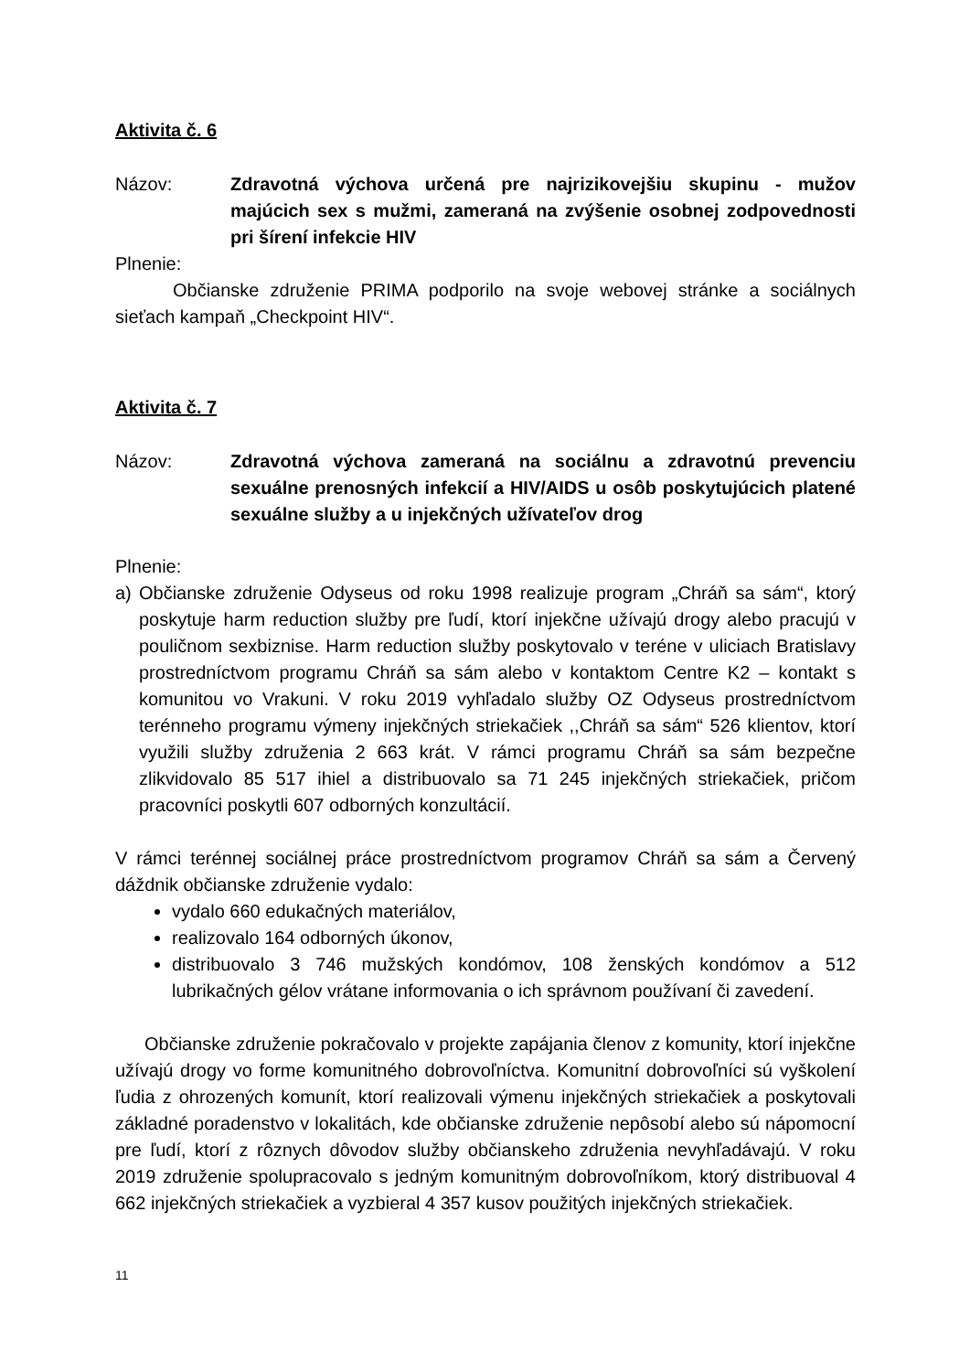Aktivita č. 6
Názov: Zdravotná výchova určená pre najrizikovejšiu skupinu - mužov majúcich sex s mužmi, zameraná na zvýšenie osobnej zodpovednosti pri šírení infekcie HIV
Plnenie:
Občianske združenie PRIMA podporilo na svoje webovej stránke a sociálnych sieťach kampaň „Checkpoint HIV“.
Aktivita č. 7
Názov: Zdravotná výchova zameraná na sociálnu a zdravotnú prevenciu sexuálne prenosných infekcií a HIV/AIDS u osôb poskytujúcich platené sexuálne služby a u injekčných užívateľov drog
Plnenie:
a) Občianske združenie Odyseus od roku 1998 realizuje program „Chráň sa sám“, ktorý poskytuje harm reduction služby pre ľudí, ktorí injekčne užívajú drogy alebo pracujú v pouličnom sexbiznise. Harm reduction služby poskytovalo v teréne v uliciach Bratislavy prostredníctvom programu Chráň sa sám alebo v kontaktom Centre K2 – kontakt s komunitou vo Vrakuni. V roku 2019 vyhľadalo služby OZ Odyseus prostredníctvom terénneho programu výmeny injekčných striekačiek ,,Chráň sa sám“ 526 klientov, ktorí využili služby združenia 2 663 krát. V rámci programu Chráň sa sám bezpečne zlikvidovalo 85 517 ihiel a distribuovalo sa 71 245 injekčných striekačiek, pričom pracovníci poskytli 607 odborných konzultácií.
V rámci terénnej sociálnej práce prostredníctvom programov Chráň sa sám a Červený dáždnik občianske združenie vydalo:
vydalo 660 edukačných materiálov,
realizovalo 164 odborných úkonov,
distribuovalo 3 746 mužských kondómov, 108 ženských kondómov a 512 lubrikačných gélov vrátane informovania o ich správnom používaní či zavedení.
Občianske združenie pokračovalo v projekte zapájania členov z komunity, ktorí injekčne užívajú drogy vo forme komunitného dobrovoľníctva. Komunitní dobrovoľníci sú vyškolení ľudia z ohrozených komunít, ktorí realizovali výmenu injekčných striekačiek a poskytovali základné poradenstvo v lokalitách, kde občianske združenie nepôsobí alebo sú nápomocní pre ľudí, ktorí z rôznych dôvodov služby občianskeho združenia nevyhľadávajú. V roku 2019 združenie spolupracovalo s jedným komunitným dobrovoľníkom, ktorý distribuoval 4 662 injekčných striekačiek a vyzbieral 4 357 kusov použitých injekčných striekačiek.
11